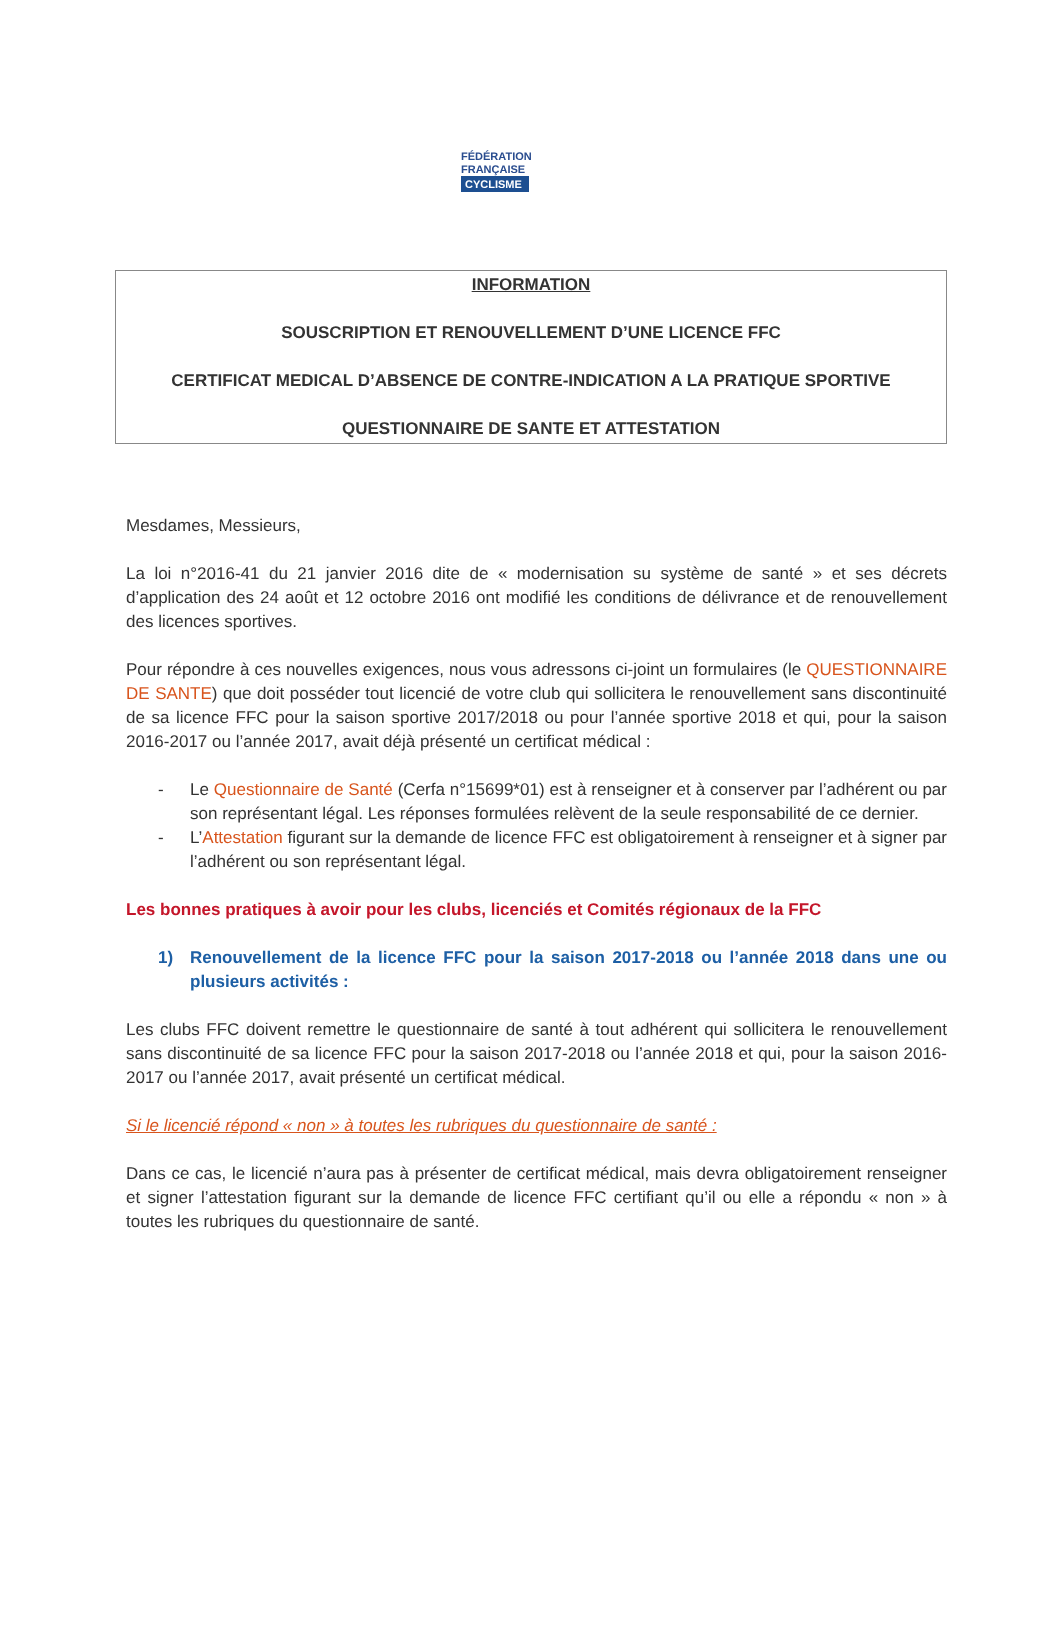FÉDÉRATION
FRANÇAISE
CYCLISME
INFORMATION
SOUSCRIPTION ET RENOUVELLEMENT D’UNE LICENCE FFC
CERTIFICAT MEDICAL D’ABSENCE DE CONTRE-INDICATION A LA PRATIQUE SPORTIVE
QUESTIONNAIRE DE SANTE ET ATTESTATION
Mesdames, Messieurs,
La loi n°2016-41 du 21 janvier 2016 dite de « modernisation su système de santé » et ses décrets d’application des 24 août et 12 octobre 2016 ont modifié les conditions de délivrance et de renouvellement des licences sportives.
Pour répondre à ces nouvelles exigences, nous vous adressons ci-joint un formulaires (le QUESTIONNAIRE DE SANTE) que doit posséder tout licencié de votre club qui sollicitera le renouvellement sans discontinuité de sa licence FFC pour la saison sportive 2017/2018 ou pour l’année sportive 2018 et qui, pour la saison 2016-2017 ou l’année 2017, avait déjà présenté un certificat médical :
- Le Questionnaire de Santé (Cerfa n°15699*01) est à renseigner et à conserver par l’adhérent ou par son représentant légal. Les réponses formulées relèvent de la seule responsabilité de ce dernier.
- L’Attestation figurant sur la demande de licence FFC est obligatoirement à renseigner et à signer par l’adhérent ou son représentant légal.
Les bonnes pratiques à avoir pour les clubs, licenciés et Comités régionaux de la FFC
1) Renouvellement de la licence FFC pour la saison 2017-2018 ou l’année 2018 dans une ou plusieurs activités :
Les clubs FFC doivent remettre le questionnaire de santé à tout adhérent qui sollicitera le renouvellement sans discontinuité de sa licence FFC pour la saison 2017-2018 ou l’année 2018 et qui, pour la saison 2016-2017 ou l’année 2017, avait présenté un certificat médical.
Si le licencié répond « non » à toutes les rubriques du questionnaire de santé :
Dans ce cas, le licencié n’aura pas à présenter de certificat médical, mais devra obligatoirement renseigner et signer l’attestation figurant sur la demande de licence FFC certifiant qu’il ou elle a répondu « non » à toutes les rubriques du questionnaire de santé.